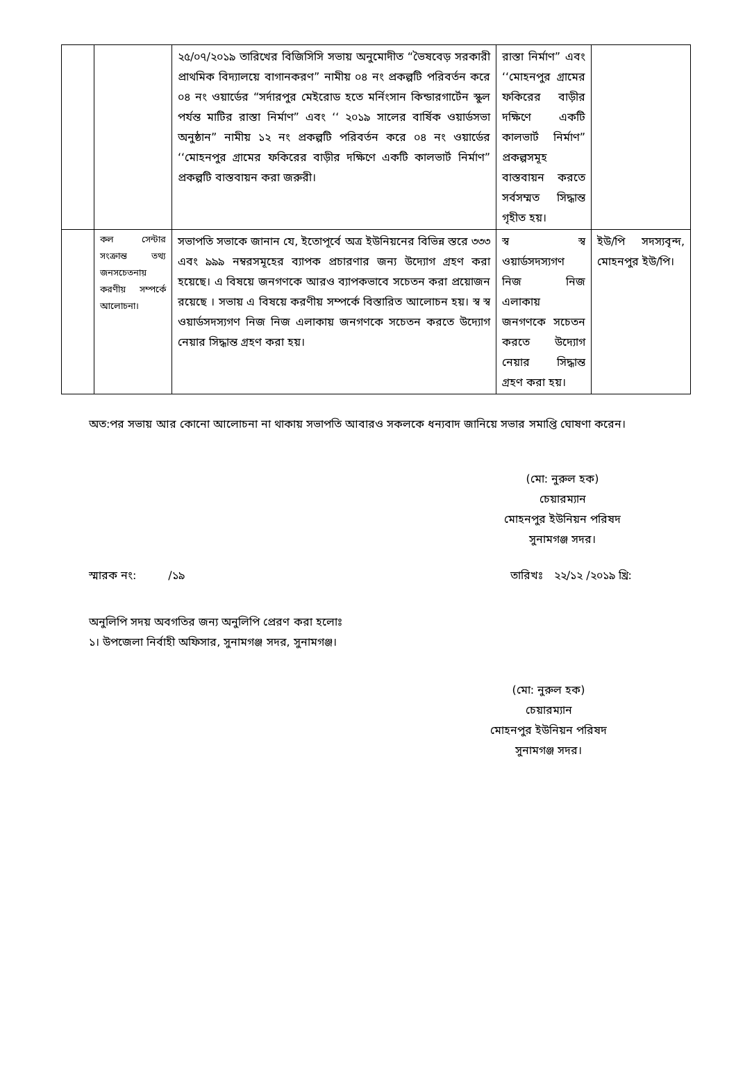| | | ২৫/০৭/২০১৯ তারিখের বিজিসিসি সভায় অনুমোদীত “ভৈষবেড় সরকারী প্রাথমিক বিদ্যালয়ে বাগানকরণ” নামীয় ০৪ নং প্রকল্পটি পরিবর্তন করে ০৪ নং ওয়ার্ডের “সর্দারপুর মেইরোড হতে মর্নিংসান কিন্ডারগার্টেন স্কুল পর্যন্ত মাটির রাস্তা নির্মাণ” এবং ‘‘ ২০১৯ সালের বার্ষিক ওয়ার্ডসভা অনুষ্ঠান” নামীয় ১২ নং প্রকল্পটি পরিবর্তন করে ০৪ নং ওয়ার্ডের ‘‘মোহনপুর গ্রামের ফকিরের বাড়ীর দক্ষিণে একটি কালভার্ট নির্মাণ” প্রকল্পটি বাস্তবায়ন করা জরুরী। | রাস্তা নির্মাণ” এবং ‘‘মোহনপুর গ্রামের ফকিরের বাড়ীর দক্ষিণে একটি কালভার্ট নির্মাণ” প্রকল্পসমূহ বাস্তবায়ন করতে সর্বসম্মত সিদ্ধান্ত গৃহীত হয়। | |
| | কল সেন্টার সংক্রান্ত তথ্য জনসচেতনায় করণীয় সম্পর্কে আলোচনা। | সভাপতি সভাকে জানান যে, ইতোপূর্বে অত্র ইউনিয়নের বিভিন্ন স্তরে ৩৩৩ এবং ৯৯৯ নম্বরসমূহের ব্যাপক প্রচারণার জন্য উদ্যোগ গ্রহণ করা হয়েছে। এ বিষয়ে জনগণকে আরও ব্যাপকভাবে সচেতন করা প্রয়োজন রয়েছে । সভায় এ বিষয়ে করণীয় সম্পর্কে বিস্তারিত আলোচন হয়। স্ব স্ব ওয়ার্ডসদস্যগণ নিজ নিজ এলাকায় জনগণকে সচেতন করতে উদ্যোগ নেয়ার সিদ্ধান্ত গ্রহণ করা হয়। | স্ব স্ব ওয়ার্ডসদস্যগণ নিজ নিজ এলাকায় জনগণকে সচেতন করতে উদ্যোগ নেয়ার সিদ্ধান্ত গ্রহণ করা হয়। | ইউ/পি সদস্যবৃন্দ, মোহনপুর ইউ/পি। |
অত:পর সভায় আর কোনো আলোচনা না থাকায় সভাপতি আবারও সকলকে ধন্যবাদ জানিয়ে সভার সমাপ্তি ঘোষণা করেন।
(মো: নুরুল হক)
চেয়ারম্যান
মোহনপুর ইউনিয়ন পরিষদ
সুনামগঞ্জ সদর।
স্মারক নং: /১৯ তারিখঃ ২২/১২ /২০১৯ খ্রি:
অনুলিপি সদয় অবগতির জন্য অনুলিপি প্রেরণ করা হলোঃ
১। উপজেলা নির্বাহী অফিসার, সুনামগঞ্জ সদর, সুনামগঞ্জ।
(মো: নুরুল হক)
চেয়ারম্যান
মোহনপুর ইউনিয়ন পরিষদ
সুনামগঞ্জ সদর।